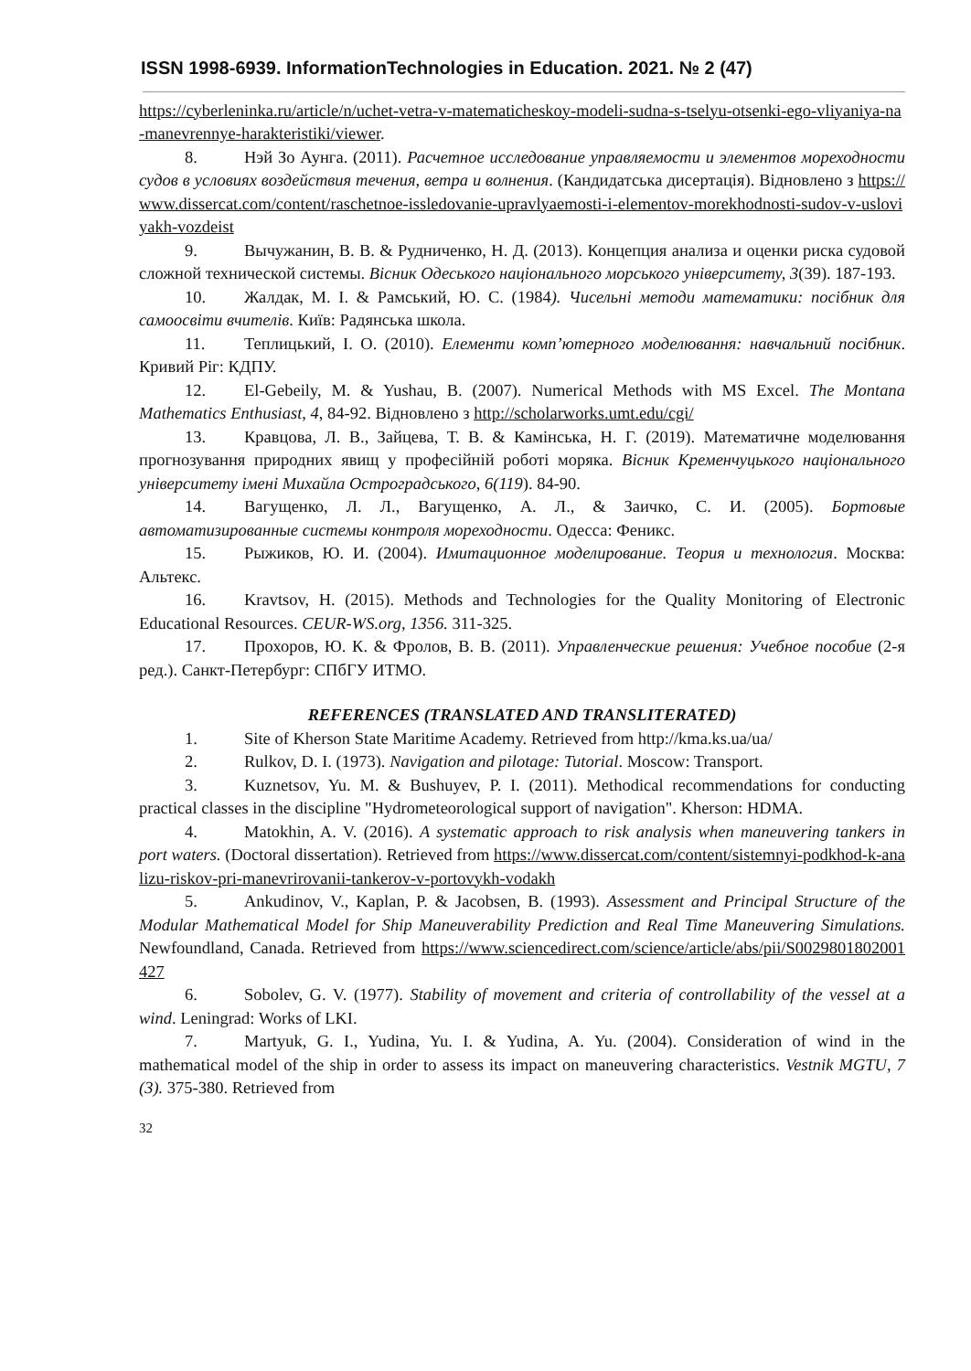ISSN 1998-6939. InformationTechnologies in Education. 2021. № 2 (47)
https://cyberleninka.ru/article/n/uchet-vetra-v-matematicheskoy-modeli-sudna-s-tselyu-otsenki-ego-vliyaniya-na-manevrennye-harakteristiki/viewer.
8. Нэй Зо Аунга. (2011). Расчетное исследование управляемости и элементов мореходности судов в условиях воздействия течения, ветра и волнения. (Кандидатська дисертація). Відновлено з https://www.dissercat.com/content/raschetnoe-issledovanie-upravlyaemosti-i-elementov-morekhodnosti-sudov-v-usloviyakh-vozdeist
9. Вычужанин, В. В. & Рудниченко, Н. Д. (2013). Концепция анализа и оценки риска судовой сложной технической системы. Вісник Одеського національного морського університету, 3(39). 187-193.
10. Жалдак, М. І. & Рамський, Ю. С. (1984). Чисельні методи математики: посібник для самоосвіти вчителів. Київ: Радянська школа.
11. Теплицький, І. О. (2010). Елементи комп’ютерного моделювання: навчальний посібник. Кривий Ріг: КДПУ.
12. El-Gebeily, M. & Yushau, B. (2007). Numerical Methods with MS Excel. The Montana Mathematics Enthusiast, 4, 84-92. Відновлено з http://scholarworks.umt.edu/cgi/
13. Кравцова, Л. В., Зайцева, Т. В. & Камінська, Н. Г. (2019). Математичне моделювання прогнозування природних явищ у професійній роботі моряка. Вісник Кременчуцького національного університету імені Михайла Остроградського, 6(119). 84-90.
14. Вагущенко, Л. Л., Вагущенко, А. Л., & Заичко, С. И. (2005). Бортовые автоматизированные системы контроля мореходности. Одесса: Феникс.
15. Рыжиков, Ю. И. (2004). Имитационное моделирование. Теория и технология. Москва: Альтекс.
16. Kravtsov, H. (2015). Methods and Technologies for the Quality Monitoring of Electronic Educational Resources. CEUR-WS.org, 1356. 311-325.
17. Прохоров, Ю. К. & Фролов, В. В. (2011). Управленческие решения: Учебное пособие (2-я ред.). Санкт-Петербург: СПбГУ ИТМО.
REFERENCES (TRANSLATED AND TRANSLITERATED)
1. Site of Kherson State Maritime Academy. Retrieved from http://kma.ks.ua/ua/
2. Rulkov, D. I. (1973). Navigation and pilotage: Tutorial. Moscow: Transport.
3. Kuznetsov, Yu. M. & Bushuyev, P. I. (2011). Methodical recommendations for conducting practical classes in the discipline "Hydrometeorological support of navigation". Kherson: HDMA.
4. Matokhin, A. V. (2016). A systematic approach to risk analysis when maneuvering tankers in port waters. (Doctoral dissertation). Retrieved from https://www.dissercat.com/content/sistemnyi-podkhod-k-analizu-riskov-pri-manevrirovanii-tankerov-v-portovykh-vodakh
5. Ankudinov, V., Kaplan, P. & Jacobsen, B. (1993). Assessment and Principal Structure of the Modular Mathematical Model for Ship Maneuverability Prediction and Real Time Maneuvering Simulations. Newfoundland, Canada. Retrieved from https://www.sciencedirect.com/science/article/abs/pii/S0029801802001427
6. Sobolev, G. V. (1977). Stability of movement and criteria of controllability of the vessel at a wind. Leningrad: Works of LKI.
7. Martyuk, G. I., Yudina, Yu. I. & Yudina, A. Yu. (2004). Consideration of wind in the mathematical model of the ship in order to assess its impact on maneuvering characteristics. Vestnik MGTU, 7 (3). 375-380. Retrieved from
32